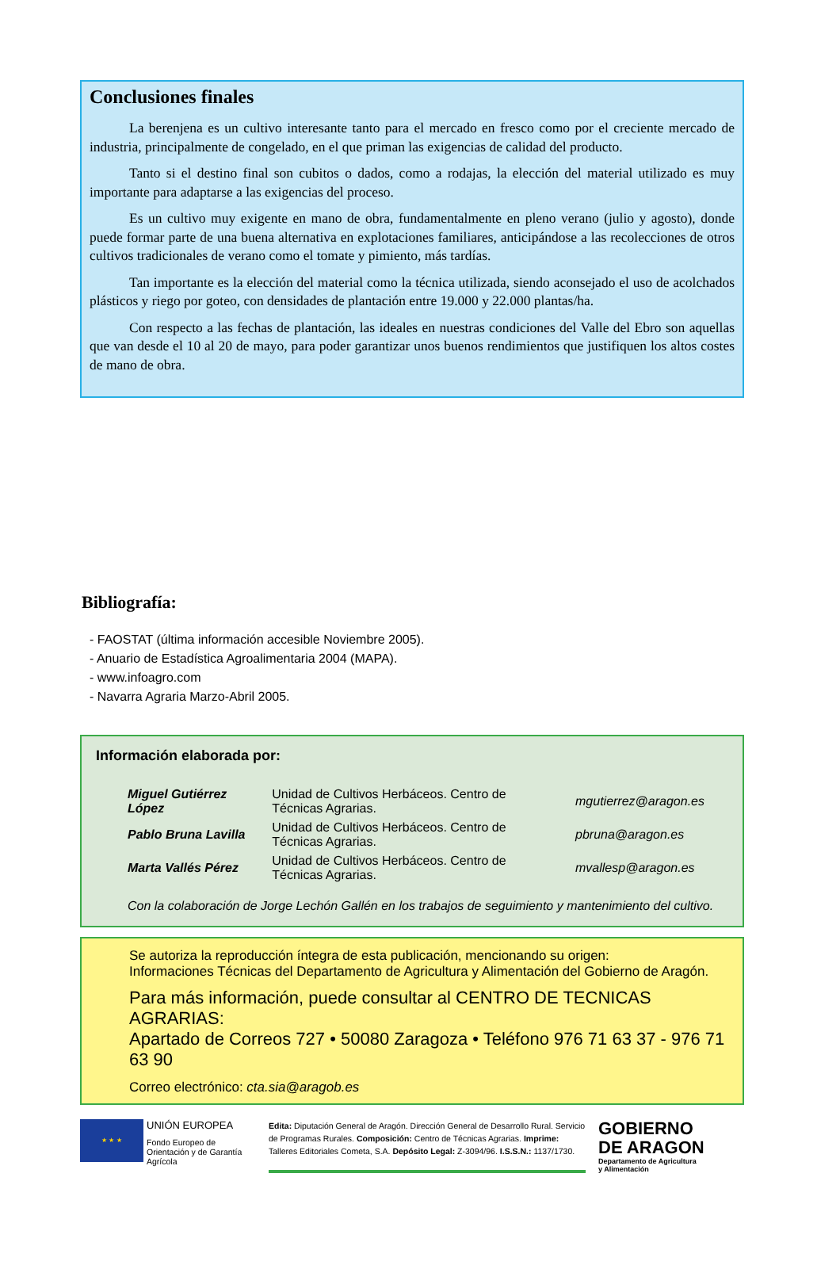Conclusiones finales
La berenjena es un cultivo interesante tanto para el mercado en fresco como por el creciente mercado de industria, principalmente de congelado, en el que priman las exigencias de calidad del producto.
Tanto si el destino final son cubitos o dados, como a rodajas, la elección del material utilizado es muy importante para adaptarse a las exigencias del proceso.
Es un cultivo muy exigente en mano de obra, fundamentalmente en pleno verano (julio y agosto), donde puede formar parte de una buena alternativa en explotaciones familiares, anticipándose a las recolecciones de otros cultivos tradicionales de verano como el tomate y pimiento, más tardías.
Tan importante es la elección del material como la técnica utilizada, siendo aconsejado el uso de acolchados plásticos y riego por goteo, con densidades de plantación entre 19.000 y 22.000 plantas/ha.
Con respecto a las fechas de plantación, las ideales en nuestras condiciones del Valle del Ebro son aquellas que van desde el 10 al 20 de mayo, para poder garantizar unos buenos rendimientos que justifiquen los altos costes de mano de obra.
Bibliografía:
- FAOSTAT (última información accesible Noviembre 2005).
- Anuario de Estadística Agroalimentaria 2004 (MAPA).
- www.infoagro.com
- Navarra Agraria Marzo-Abril 2005.
Información elaborada por:
| Miguel Gutiérrez López | Unidad de Cultivos Herbáceos. Centro de Técnicas Agrarias. | mgutierrez@aragon.es |
| Pablo Bruna Lavilla | Unidad de Cultivos Herbáceos. Centro de Técnicas Agrarias. | pbruna@aragon.es |
| Marta Vallés Pérez | Unidad de Cultivos Herbáceos. Centro de Técnicas Agrarias. | mvallesp@aragon.es |
Con la colaboración de Jorge Lechón Gallén en los trabajos de seguimiento y mantenimiento del cultivo.
Se autoriza la reproducción íntegra de esta publicación, mencionando su origen:
Informaciones Técnicas del Departamento de Agricultura y Alimentación del Gobierno de Aragón.
Para más información, puede consultar al CENTRO DE TECNICAS AGRARIAS:
Apartado de Correos 727 • 50080 Zaragoza • Teléfono 976 71 63 37 - 976 71 63 90
Correo electrónico: cta.sia@aragob.es
★ ★ ★
UNIÓN EUROPEA
Fondo Europeo de Orientación y de Garantía Agrícola
Edita: Diputación General de Aragón. Dirección General de Desarrollo Rural. Servicio de Programas Rurales. Composición: Centro de Técnicas Agrarias. Imprime: Talleres Editoriales Cometa, S.A. Depósito Legal: Z-3094/96. I.S.S.N.: 1137/1730.
GOBIERNO
DE ARAGON
Departamento de Agricultura
y Alimentación